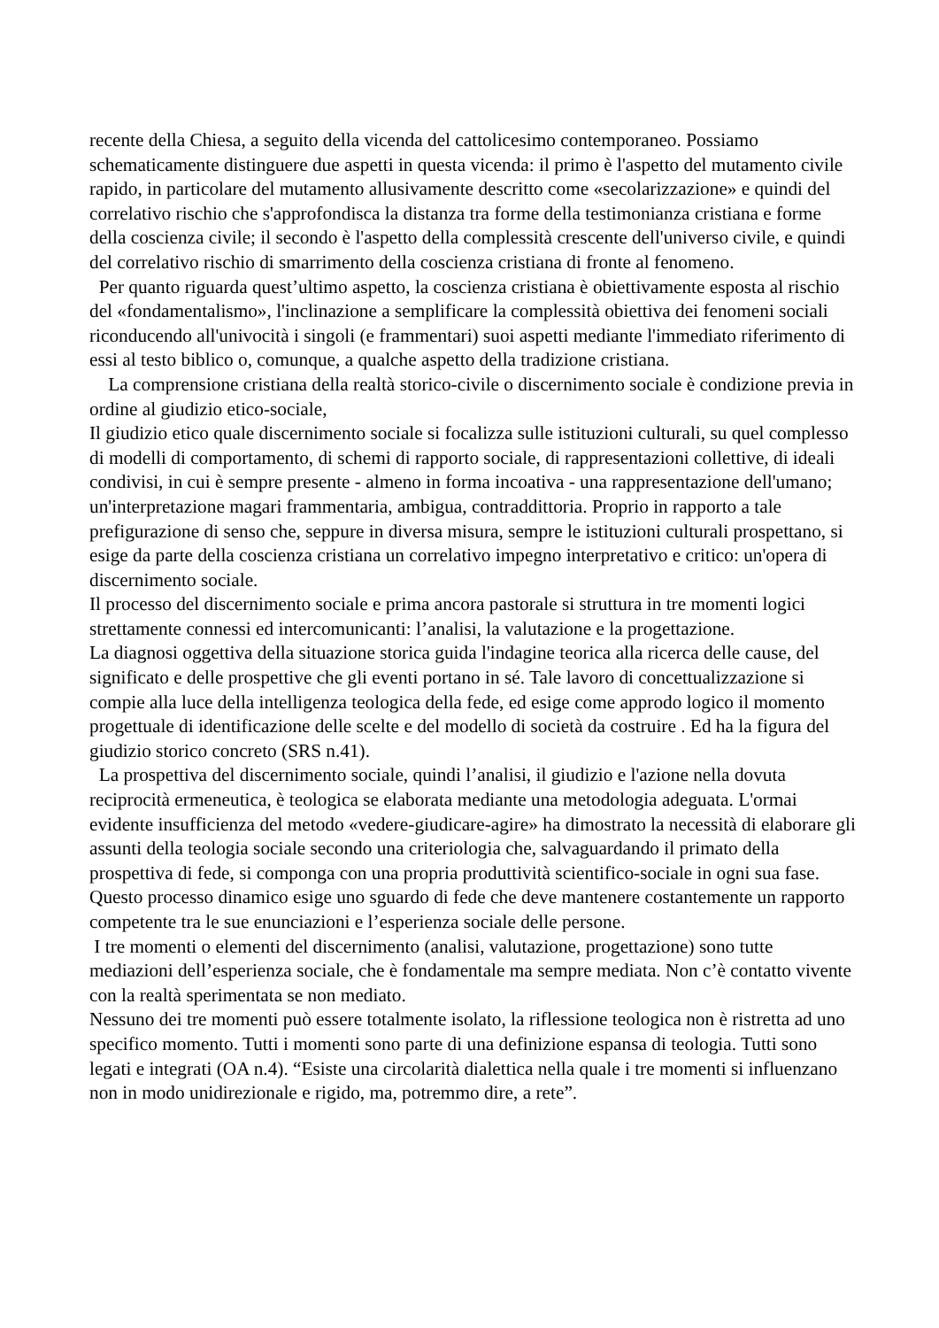recente della Chiesa, a seguito della vicenda del cattolicesimo contemporaneo. Possiamo schematicamente distinguere due aspetti in questa vicenda: il primo è l'aspetto del mutamento civile rapido, in particolare del mutamento allusivamente descritto come «secolarizzazione» e quindi del correlativo rischio che s'approfondisca la distanza tra forme della testimonianza cristiana e forme della coscienza civile; il secondo è l'aspetto della complessità crescente dell'universo civile, e quindi del correlativo rischio di smarrimento della coscienza cristiana di fronte al fenomeno.
Per quanto riguarda quest’ultimo aspetto, la coscienza cristiana è obiettivamente esposta al rischio del «fondamentalismo», l'inclinazione a semplificare la complessità obiettiva dei fenomeni sociali riconducendo all'univocità i singoli (e frammentari) suoi aspetti mediante l'immediato riferimento di essi al testo biblico o, comunque, a qualche aspetto della tradizione cristiana.
La comprensione cristiana della realtà storico-civile o discernimento sociale è condizione previa in ordine al giudizio etico-sociale,
Il giudizio etico quale discernimento sociale si focalizza sulle istituzioni culturali, su quel complesso di modelli di comportamento, di schemi di rapporto sociale, di rappresentazioni collettive, di ideali condivisi, in cui è sempre presente - almeno in forma incoativa - una rappresentazione dell'umano; un'interpretazione magari frammentaria, ambigua, contraddittoria. Proprio in rapporto a tale prefigurazione di senso che, seppure in diversa misura, sempre le istituzioni culturali prospettano, si esige da parte della coscienza cristiana un correlativo impegno interpretativo e critico: un'opera di discernimento sociale.
Il processo del discernimento sociale e prima ancora pastorale si struttura in tre momenti logici strettamente connessi ed intercomunicanti: l’analisi, la valutazione e la progettazione.
La diagnosi oggettiva della situazione storica guida l'indagine teorica alla ricerca delle cause, del significato e delle prospettive che gli eventi portano in sé. Tale lavoro di concettualizzazione si compie alla luce della intelligenza teologica della fede, ed esige come approdo logico il momento progettuale di identificazione delle scelte e del modello di società da costruire . Ed ha la figura del giudizio storico concreto (SRS n.41).
La prospettiva del discernimento sociale, quindi l’analisi, il giudizio e l'azione nella dovuta reciprocità ermeneutica, è teologica se elaborata mediante una metodologia adeguata. L'ormai evidente insufficienza del metodo «vedere-giudicare-agire» ha dimostrato la necessità di elaborare gli assunti della teologia sociale secondo una criteriologia che, salvaguardando il primato della prospettiva di fede, si componga con una propria produttività scientifico-sociale in ogni sua fase. Questo processo dinamico esige uno sguardo di fede che deve mantenere costantemente un rapporto competente tra le sue enunciazioni e l’esperienza sociale delle persone.
I tre momenti o elementi del discernimento (analisi, valutazione, progettazione) sono tutte mediazioni dell’esperienza sociale, che è fondamentale ma sempre mediata. Non c’è contatto vivente con la realtà sperimentata se non mediato.
Nessuno dei tre momenti può essere totalmente isolato, la riflessione teologica non è ristretta ad uno specifico momento. Tutti i momenti sono parte di una definizione espansa di teologia. Tutti sono legati e integrati (OA n.4). “Esiste una circolarità dialettica nella quale i tre momenti si influenzano non in modo unidirezionale e rigido, ma, potremmo dire, a rete”.